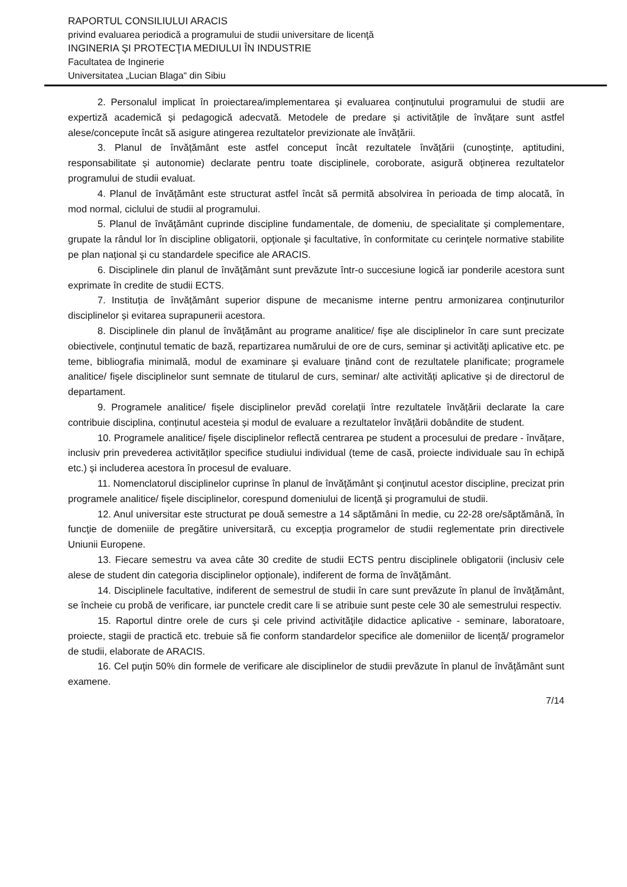RAPORTUL CONSILIULUI ARACIS
privind evaluarea periodică a programului de studii universitare de licenţă
INGINERIA ŞI PROTECŢIA MEDIULUI ÎN INDUSTRIE
Facultatea de Inginerie
Universitatea „Lucian Blaga“ din Sibiu
2. Personalul implicat în proiectarea/implementarea şi evaluarea conţinutului programului de studii are expertiză academică și pedagogică adecvată. Metodele de predare și activitățile de învățare sunt astfel alese/concepute încât să asigure atingerea rezultatelor previzionate ale învățării.
3. Planul de învățământ este astfel conceput încât rezultatele învățării (cunoștințe, aptitudini, responsabilitate și autonomie) declarate pentru toate disciplinele, coroborate, asigură obținerea rezultatelor programului de studii evaluat.
4. Planul de învățământ este structurat astfel încât să permită absolvirea în perioada de timp alocată, în mod normal, ciclului de studii al programului.
5. Planul de învăţământ cuprinde discipline fundamentale, de domeniu, de specialitate şi complementare, grupate la rândul lor în discipline obligatorii, opţionale şi facultative, în conformitate cu cerinţele normative stabilite pe plan naţional şi cu standardele specifice ale ARACIS.
6. Disciplinele din planul de învăţământ sunt prevăzute într-o succesiune logică iar ponderile acestora sunt exprimate în credite de studii ECTS.
7. Instituția de învățământ superior dispune de mecanisme interne pentru armonizarea conținuturilor disciplinelor și evitarea suprapunerii acestora.
8. Disciplinele din planul de învăţământ au programe analitice/ fişe ale disciplinelor în care sunt precizate obiectivele, conţinutul tematic de bază, repartizarea numărului de ore de curs, seminar şi activităţi aplicative etc. pe teme, bibliografia minimală, modul de examinare şi evaluare ţinând cont de rezultatele planificate; programele analitice/ fişele disciplinelor sunt semnate de titularul de curs, seminar/ alte activități aplicative și de directorul de departament.
9. Programele analitice/ fișele disciplinelor prevăd corelații între rezultatele învățării declarate la care contribuie disciplina, conținutul acesteia și modul de evaluare a rezultatelor învățării dobândite de student.
10. Programele analitice/ fişele disciplinelor reflectă centrarea pe student a procesului de predare - învățare, inclusiv prin prevederea activităților specifice studiului individual (teme de casă, proiecte individuale sau în echipă etc.) și includerea acestora în procesul de evaluare.
11. Nomenclatorul disciplinelor cuprinse în planul de învăţământ şi conţinutul acestor discipline, precizat prin programele analitice/ fişele disciplinelor, corespund domeniului de licenţă şi programului de studii.
12. Anul universitar este structurat pe două semestre a 14 săptămâni în medie, cu 22-28 ore/săptămână, în funcţie de domeniile de pregătire universitară, cu excepţia programelor de studii reglementate prin directivele Uniunii Europene.
13. Fiecare semestru va avea câte 30 credite de studii ECTS pentru disciplinele obligatorii (inclusiv cele alese de student din categoria disciplinelor opționale), indiferent de forma de învăţământ.
14. Disciplinele facultative, indiferent de semestrul de studii în care sunt prevăzute în planul de învăţământ, se încheie cu probă de verificare, iar punctele credit care li se atribuie sunt peste cele 30 ale semestrului respectiv.
15. Raportul dintre orele de curs şi cele privind activităţile didactice aplicative - seminare, laboratoare, proiecte, stagii de practică etc. trebuie să fie conform standardelor specifice ale domeniilor de licență/ programelor de studii, elaborate de ARACIS.
16. Cel puţin 50% din formele de verificare ale disciplinelor de studii prevăzute în planul de învăţământ sunt examene.
7/14